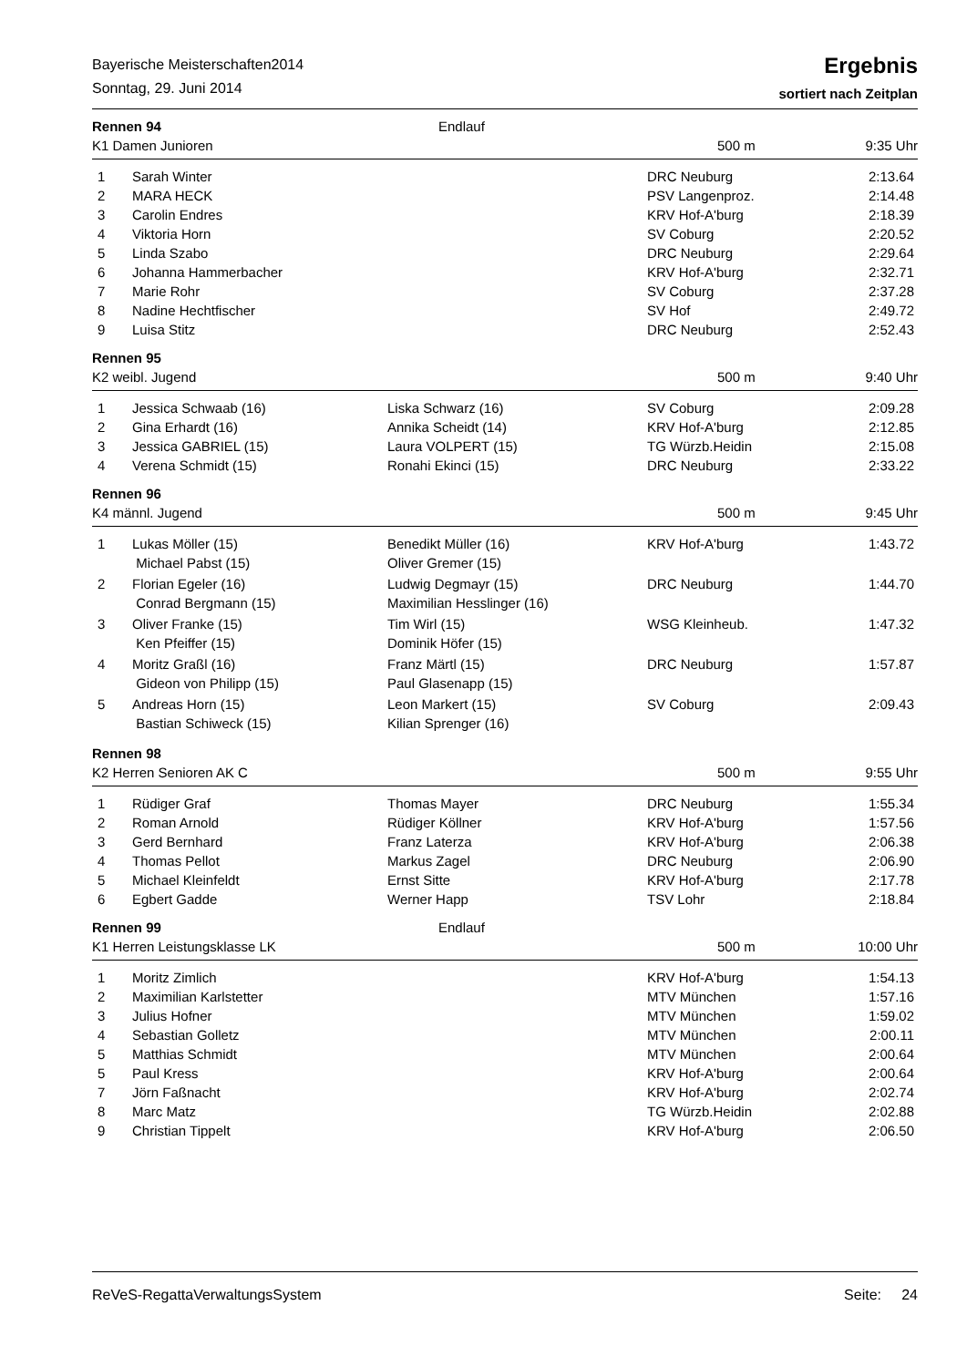Bayerische Meisterschaften2014
Sonntag, 29. Juni 2014
Ergebnis
sortiert nach Zeitplan
Rennen 94 Endlauf
K1 Damen Junioren 500 m 9:35 Uhr
| 1 | Sarah Winter | | DRC Neuburg | 2:13.64 |
| 2 | MARA HECK | | PSV Langenproz. | 2:14.48 |
| 3 | Carolin Endres | | KRV Hof-A'burg | 2:18.39 |
| 4 | Viktoria Horn | | SV Coburg | 2:20.52 |
| 5 | Linda Szabo | | DRC Neuburg | 2:29.64 |
| 6 | Johanna Hammerbacher | | KRV Hof-A'burg | 2:32.71 |
| 7 | Marie Rohr | | SV Coburg | 2:37.28 |
| 8 | Nadine Hechtfischer | | SV Hof | 2:49.72 |
| 9 | Luisa Stitz | | DRC Neuburg | 2:52.43 |
Rennen 95
K2 weibl. Jugend 500 m 9:40 Uhr
| 1 | Jessica Schwaab (16) | Liska Schwarz (16) | SV Coburg | 2:09.28 |
| 2 | Gina Erhardt (16) | Annika Scheidt (14) | KRV Hof-A'burg | 2:12.85 |
| 3 | Jessica GABRIEL (15) | Laura VOLPERT (15) | TG Würzb.Heidin | 2:15.08 |
| 4 | Verena Schmidt (15) | Ronahi Ekinci (15) | DRC Neuburg | 2:33.22 |
Rennen 96
K4 männl. Jugend 500 m 9:45 Uhr
| 1 | Lukas Möller (15) | Benedikt Müller (16) | KRV Hof-A'burg | 1:43.72 |
| | Michael Pabst (15) | Oliver Gremer (15) | | |
| 2 | Florian Egeler (16) | Ludwig Degmayr (15) | DRC Neuburg | 1:44.70 |
| | Conrad Bergmann (15) | Maximilian Hesslinger (16) | | |
| 3 | Oliver Franke (15) | Tim Wirl (15) | WSG Kleinheub. | 1:47.32 |
| | Ken Pfeiffer (15) | Dominik Höfer (15) | | |
| 4 | Moritz Graßl (16) | Franz Märtl (15) | DRC Neuburg | 1:57.87 |
| | Gideon von Philipp (15) | Paul Glasenapp (15) | | |
| 5 | Andreas Horn (15) | Leon Markert (15) | SV Coburg | 2:09.43 |
| | Bastian Schiweck (15) | Kilian Sprenger (16) | | |
Rennen 98
K2 Herren Senioren AK C 500 m 9:55 Uhr
| 1 | Rüdiger Graf | Thomas Mayer | DRC Neuburg | 1:55.34 |
| 2 | Roman Arnold | Rüdiger Köllner | KRV Hof-A'burg | 1:57.56 |
| 3 | Gerd Bernhard | Franz Laterza | KRV Hof-A'burg | 2:06.38 |
| 4 | Thomas Pellot | Markus Zagel | DRC Neuburg | 2:06.90 |
| 5 | Michael Kleinfeldt | Ernst Sitte | KRV Hof-A'burg | 2:17.78 |
| 6 | Egbert Gadde | Werner Happ | TSV Lohr | 2:18.84 |
Rennen 99 Endlauf
K1 Herren Leistungsklasse LK 500 m 10:00 Uhr
| 1 | Moritz Zimlich | | KRV Hof-A'burg | 1:54.13 |
| 2 | Maximilian Karlstetter | | MTV München | 1:57.16 |
| 3 | Julius Hofner | | MTV München | 1:59.02 |
| 4 | Sebastian Golletz | | MTV München | 2:00.11 |
| 5 | Matthias Schmidt | | MTV München | 2:00.64 |
| 5 | Paul Kress | | KRV Hof-A'burg | 2:00.64 |
| 7 | Jörn Faßnacht | | KRV Hof-A'burg | 2:02.74 |
| 8 | Marc Matz | | TG Würzb.Heidin | 2:02.88 |
| 9 | Christian Tippelt | | KRV Hof-A'burg | 2:06.50 |
ReVeS-RegattaVerwaltungsSystem Seite: 24